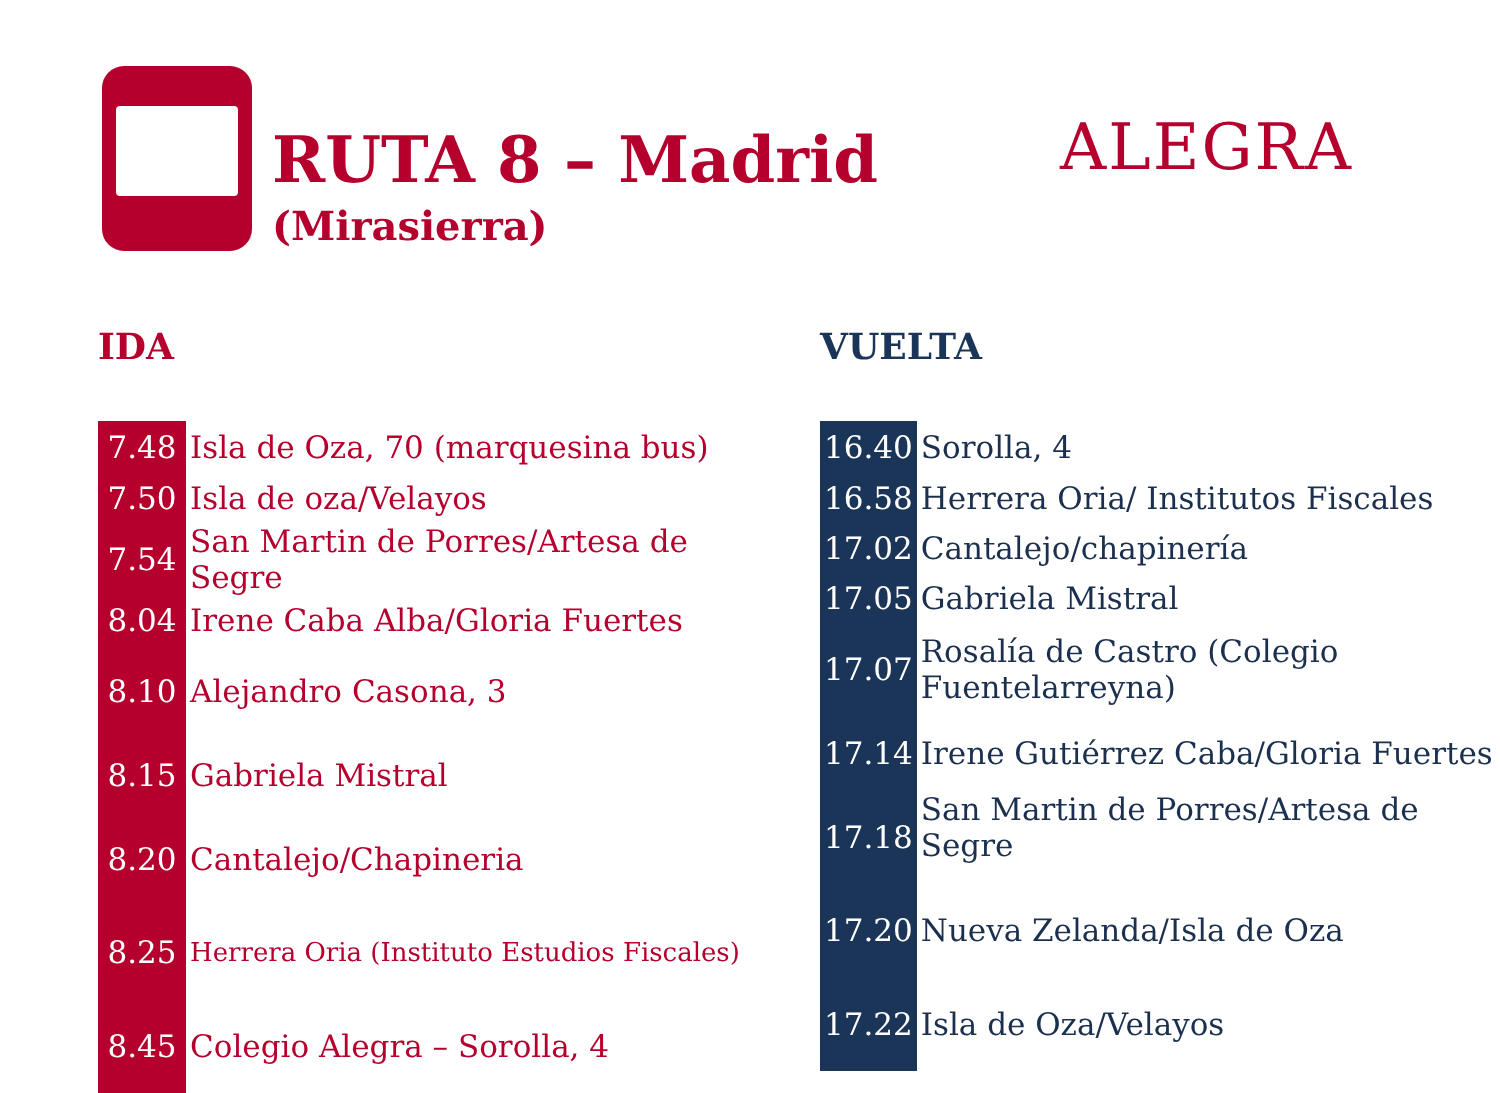RUTA 8 – Madrid
(Mirasierra)
ALEGRA
IDA
| 7.48 | Isla de Oza, 70 (marquesina bus) |
| 7.50 | Isla de oza/Velayos |
| 7.54 | San Martin de Porres/Artesa de Segre |
| 8.04 | Irene Caba Alba/Gloria Fuertes |
| 8.10 | Alejandro Casona, 3 |
| 8.15 | Gabriela Mistral |
| 8.20 | Cantalejo/Chapineria |
| 8.25 | Herrera Oria (Instituto Estudios Fiscales) |
| 8.45 | Colegio Alegra – Sorolla, 4 |
VUELTA
| 16.40 | Sorolla, 4 |
| 16.58 | Herrera Oria/ Institutos Fiscales |
| 17.02 | Cantalejo/chapinería |
| 17.05 | Gabriela Mistral |
| 17.07 | Rosalía de Castro (Colegio Fuentelarreyna) |
| 17.14 | Irene Gutiérrez Caba/Gloria Fuertes |
| 17.18 | San Martin de Porres/Artesa de Segre |
| 17.20 | Nueva Zelanda/Isla de Oza |
| 17.22 | Isla de Oza/Velayos |